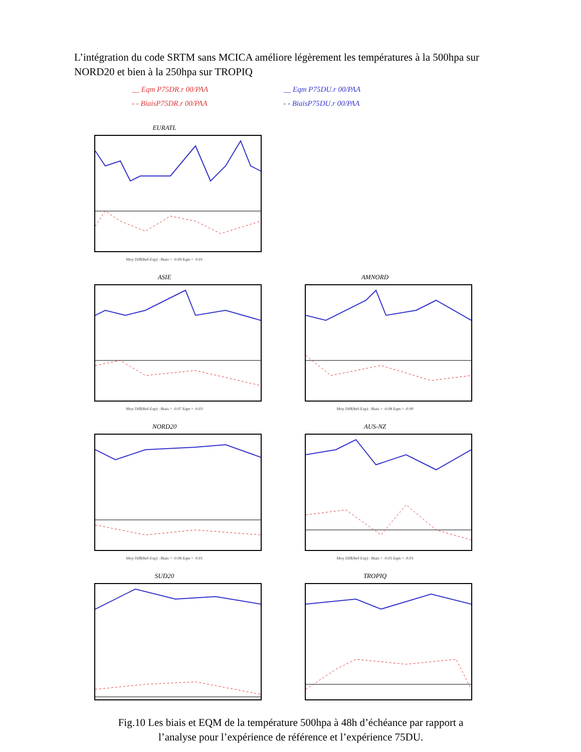L’intégration du code SRTM sans MCICA améliore légèrement les températures à la 500hpa sur NORD20 et bien à la 250hpa sur TROPIQ
__ Eqm P75DR.r 00/PAA
- - BiaisP75DR.r 00/PAA
__ Eqm P75DU.r 00/PAA
- - BiaisP75DU.r 00/PAA
EURATL
Moy Diff(Ref-Exp) : Biais = -0.09 Eqm = -0.01
ASIE
Moy Diff(Ref-Exp) : Biais = -0.07 Eqm = -0.03
AMNORD
Moy Diff(Ref-Exp) : Biais = -0.08 Eqm = -0.00
NORD20
Moy Diff(Ref-Exp) : Biais = -0.08 Eqm = -0.01
AUS-NZ
Moy Diff(Ref-Exp) : Biais = -0.05 Eqm = -0.03
SUD20
TROPIQ
Fig.10 Les biais et EQM de la température 500hpa à 48h d’échéance par rapport a
l’analyse pour l’expérience de référence et l’expérience 75DU.